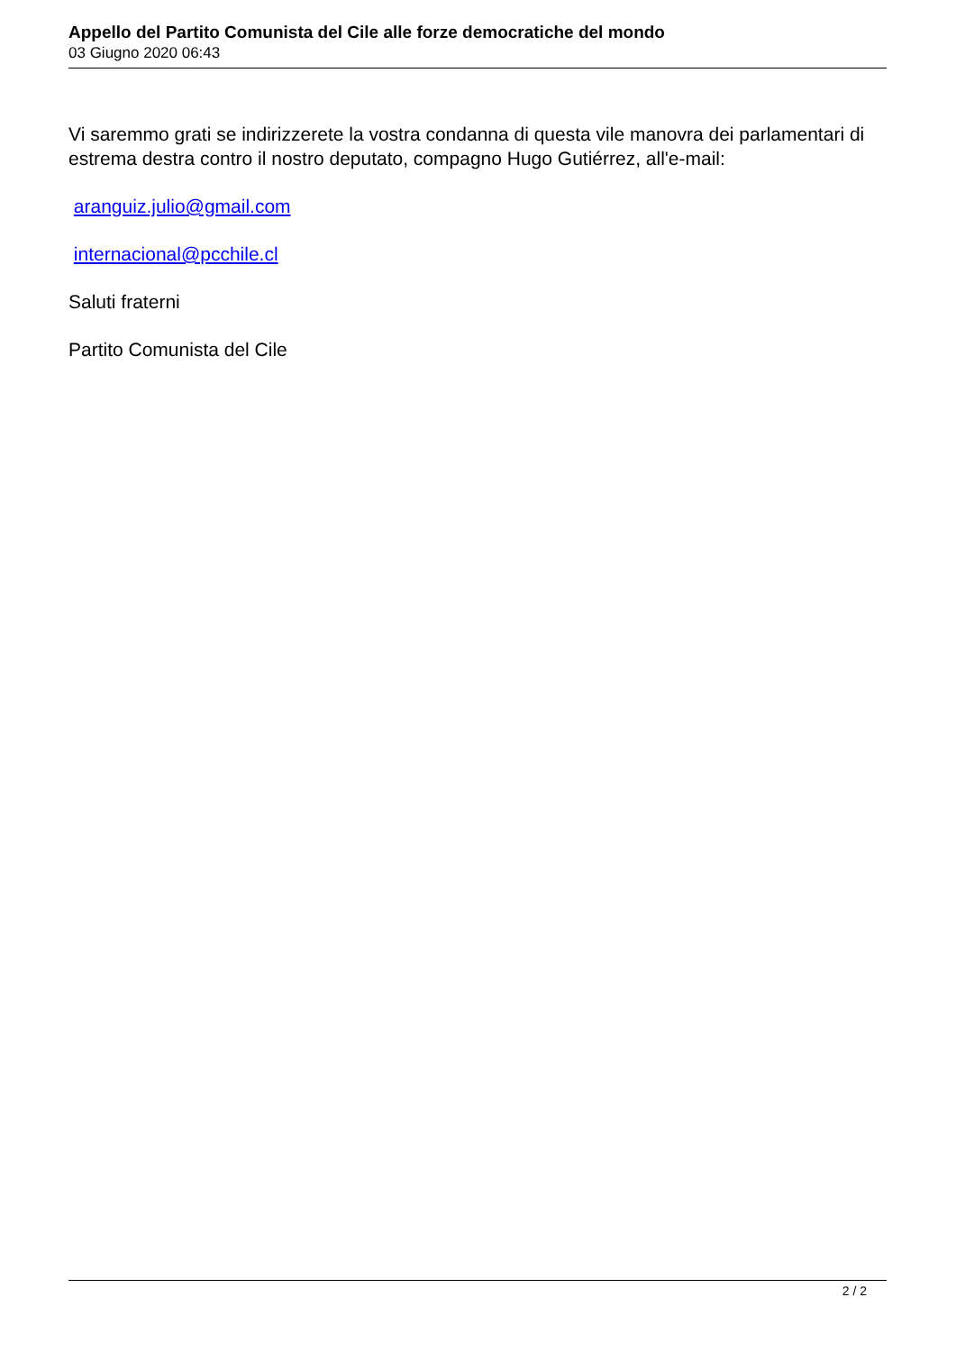Appello del Partito Comunista del Cile alle forze democratiche del mondo
03 Giugno 2020 06:43
Vi saremmo grati se indirizzerete la vostra condanna di questa vile manovra dei parlamentari di estrema destra contro il nostro deputato, compagno Hugo Gutiérrez, all'e-mail:
aranguiz.julio@gmail.com
internacional@pcchile.cl
Saluti fraterni
Partito Comunista del Cile
2 / 2